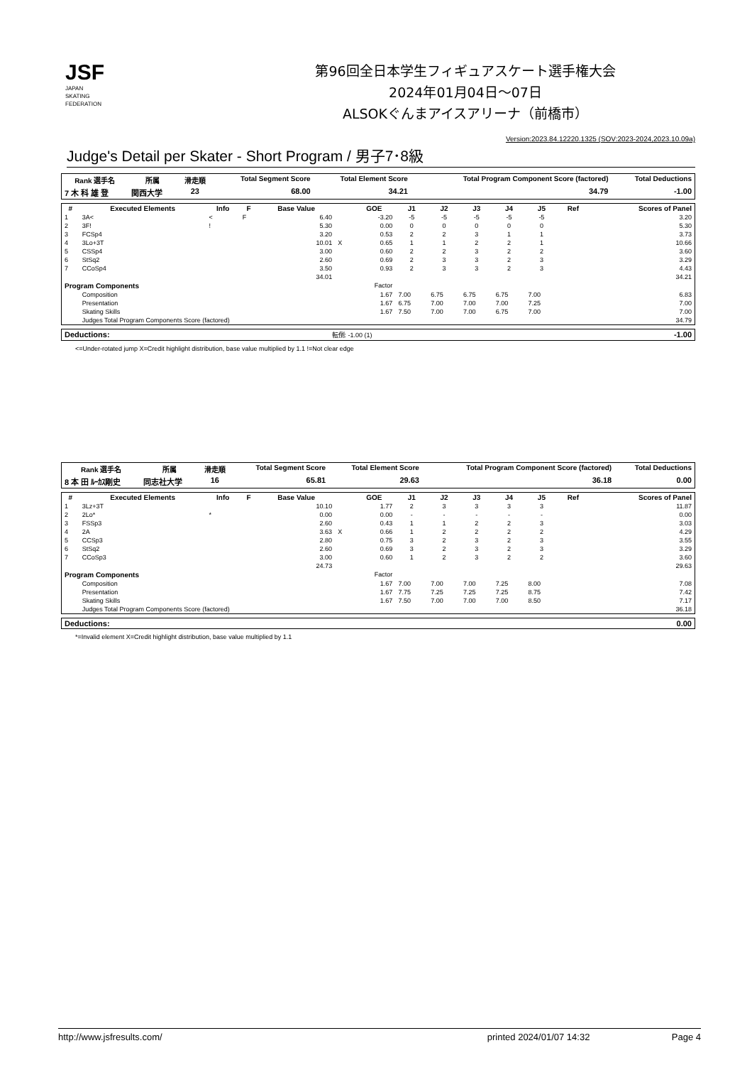JSF
JAPAN
SKATING
FEDERATION
第96回全日本学生フィギュアスケート選手権大会
2024年01月04日～07日
ALSOKぐんまアイスアリーナ（前橋市）
Version:2023.84.12220.1325 (SOV:2023-2024,2023.10.09a)
Judge's Detail per Skater - Short Program / 男子7･8級
| Rank 選手名 | 所属 | 滑走順 | Total Segment Score | Total Element Score | Total Program Component Score (factored) | Total Deductions |
| --- | --- | --- | --- | --- | --- | --- |
| 7 木 科 雄 登 | 関西大学 | 23 | 68.00 | 34.21 | 34.79 | -1.00 |
| # | Executed Elements | Info | F | Base Value | | GOE | J1 | J2 | J3 | J4 | J5 | Ref | Scores of Panel |
| --- | --- | --- | --- | --- | --- | --- | --- | --- | --- | --- | --- | --- | --- |
| 1 | 3A< | < | F | 6.40 | | -3.20 | -5 | -5 | -5 | -5 | -5 | | 3.20 |
| 2 | 3F! | ! | | 5.30 | | 0.00 | 0 | 0 | 0 | 0 | 0 | | 5.30 |
| 3 | FCSp4 | | | 3.20 | | 0.53 | 2 | 2 | 3 | 1 | 1 | | 3.73 |
| 4 | 3Lo+3T | | | 10.01 | X | 0.65 | 1 | 1 | 2 | 2 | 1 | | 10.66 |
| 5 | CSSp4 | | | 3.00 | | 0.60 | 2 | 2 | 3 | 2 | 2 | | 3.60 |
| 6 | StSq2 | | | 2.60 | | 0.69 | 2 | 3 | 3 | 2 | 3 | | 3.29 |
| 7 | CCoSp4 | | | 3.50 | | 0.93 | 2 | 3 | 3 | 2 | 3 | | 4.43 |
| | | | | 34.01 | | | | | | | | | 34.21 |
| Program Components | | | | | | Factor | | | | | | | |
| | Composition | | | | | 1.67 | 7.00 | 6.75 | 6.75 | 6.75 | 7.00 | | 6.83 |
| | Presentation | | | | | 1.67 | 6.75 | 7.00 | 7.00 | 7.00 | 7.25 | | 7.00 |
| | Skating Skills | | | | | 1.67 | 7.50 | 7.00 | 7.00 | 6.75 | 7.00 | | 7.00 |
| | Judges Total Program Components Score (factored) | | | | | | | | | | | | 34.79 |
| Deductions: | 転倒: -1.00 (1) | -1.00 |
<=Under-rotated jump X=Credit highlight distribution, base value multiplied by 1.1 !=Not clear edge
| Rank 選手名 | 所属 | 滑走順 | Total Segment Score | Total Element Score | Total Program Component Score (factored) | Total Deductions |
| --- | --- | --- | --- | --- | --- | --- |
| 8 本 田 ﾙｰｶｽ剛史 | 同志社大学 | 16 | 65.81 | 29.63 | 36.18 | 0.00 |
| # | Executed Elements | Info | F | Base Value | | GOE | J1 | J2 | J3 | J4 | J5 | Ref | Scores of Panel |
| --- | --- | --- | --- | --- | --- | --- | --- | --- | --- | --- | --- | --- | --- |
| 1 | 3Lz+3T | | | 10.10 | | 1.77 | 2 | 3 | 3 | 3 | 3 | | 11.87 |
| 2 | 2Lo* | * | | 0.00 | | 0.00 | - | - | - | - | - | | 0.00 |
| 3 | FSSp3 | | | 2.60 | | 0.43 | 1 | 1 | 2 | 2 | 3 | | 3.03 |
| 4 | 2A | | | 3.63 | X | 0.66 | 1 | 2 | 2 | 2 | 2 | | 4.29 |
| 5 | CCSp3 | | | 2.80 | | 0.75 | 3 | 2 | 3 | 2 | 3 | | 3.55 |
| 6 | StSq2 | | | 2.60 | | 0.69 | 3 | 2 | 3 | 2 | 3 | | 3.29 |
| 7 | CCoSp3 | | | 3.00 | | 0.60 | 1 | 2 | 3 | 2 | 2 | | 3.60 |
| | | | | 24.73 | | | | | | | | | 29.63 |
| Program Components | | | | | | Factor | | | | | | | |
| | Composition | | | | | 1.67 | 7.00 | 7.00 | 7.00 | 7.25 | 8.00 | | 7.08 |
| | Presentation | | | | | 1.67 | 7.75 | 7.25 | 7.25 | 7.25 | 8.75 | | 7.42 |
| | Skating Skills | | | | | 1.67 | 7.50 | 7.00 | 7.00 | 7.00 | 8.50 | | 7.17 |
| | Judges Total Program Components Score (factored) | | | | | | | | | | | | 36.18 |
| Deductions: | 0.00 |
*=Invalid element X=Credit highlight distribution, base value multiplied by 1.1
http://www.jsfresults.com/ printed 2024/01/07 14:32 Page 4